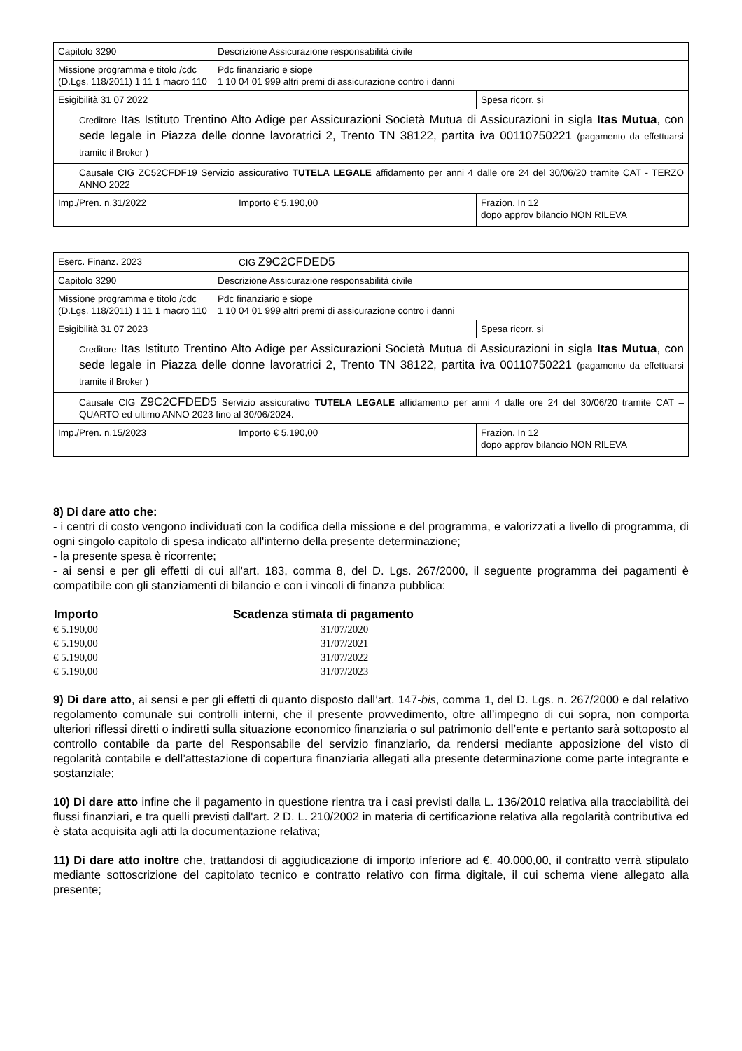| Capitolo 3290 | Descrizione Assicurazione responsabilità civile | | |
| Missione programma e titolo /cdc (D.Lgs. 118/2011) 1 11 1 macro 110 | | Pdc finanziario e siope 1 10 04 01 999 altri premi di assicurazione contro i danni | |
| Esigibilità 31 07 2022 | | | Spesa ricorr. si |
| Creditore Itas Istituto Trentino Alto Adige per Assicurazioni Società Mutua di Assicurazioni in sigla Itas Mutua , con sede legale in Piazza delle donne lavoratrici 2, Trento TN 38122, partita iva 00110750221 (pagamento da effettuarsi tramite il Broker ) | | | |
| Causale CIG ZC52CFDF19 Servizio assicurativo TUTELA LEGALE affidamento per anni 4 dalle ore 24 del 30/06/20 tramite CAT - TERZO ANNO 2022 | | | |
| Imp./Pren. n.31/2022 | | Importo € 5.190,00 | Frazion. In 12 dopo approv bilancio NON RILEVA |
| Eserc. Finanz. 2023 | CIG Z9C2CFDED5 | | |
| Capitolo 3290 | Descrizione Assicurazione responsabilità civile | | |
| Missione programma e titolo /cdc (D.Lgs. 118/2011) 1 11 1 macro 110 | | Pdc finanziario e siope 1 10 04 01 999 altri premi di assicurazione contro i danni | |
| Esigibilità 31 07 2023 | | | Spesa ricorr. si |
| Creditore Itas Istituto Trentino Alto Adige per Assicurazioni Società Mutua di Assicurazioni in sigla Itas Mutua , con sede legale in Piazza delle donne lavoratrici 2, Trento TN 38122, partita iva 00110750221 (pagamento da effettuarsi tramite il Broker ) | | | |
| Causale CIG Z9C2CFDED5 Servizio assicurativo TUTELA LEGALE affidamento per anni 4 dalle ore 24 del 30/06/20 tramite CAT – QUARTO ed ultimo ANNO 2023 fino al 30/06/2024. | | | |
| Imp./Pren. n.15/2023 | | Importo € 5.190,00 | Frazion. In 12 dopo approv bilancio NON RILEVA |
8) Di dare atto che:
- i centri di costo vengono individuati con la codifica della missione e del programma, e valorizzati a livello di programma, di ogni singolo capitolo di spesa indicato all'interno della presente determinazione;
- la presente spesa è ricorrente;
- ai sensi e per gli effetti di cui all'art. 183, comma 8, del D. Lgs. 267/2000, il seguente programma dei pagamenti è compatibile con gli stanziamenti di bilancio e con i vincoli di finanza pubblica:
| Importo | Scadenza stimata di pagamento |
| --- | --- |
| € 5.190,00 | 31/07/2020 |
| € 5.190,00 | 31/07/2021 |
| € 5.190,00 | 31/07/2022 |
| € 5.190,00 | 31/07/2023 |
9) Di dare atto, ai sensi e per gli effetti di quanto disposto dall’art. 147-bis, comma 1, del D. Lgs. n. 267/2000 e dal relativo regolamento comunale sui controlli interni, che il presente provvedimento, oltre all’impegno di cui sopra, non comporta ulteriori riflessi diretti o indiretti sulla situazione economico finanziaria o sul patrimonio dell’ente e pertanto sarà sottoposto al controllo contabile da parte del Responsabile del servizio finanziario, da rendersi mediante apposizione del visto di regolarità contabile e dell’attestazione di copertura finanziaria allegati alla presente determinazione come parte integrante e sostanziale;
10) Di dare atto infine che il pagamento in questione rientra tra i casi previsti dalla L. 136/2010 relativa alla tracciabilità dei flussi finanziari, e tra quelli previsti dall'art. 2 D. L. 210/2002 in materia di certificazione relativa alla regolarità contributiva ed è stata acquisita agli atti la documentazione relativa;
11) Di dare atto inoltre che, trattandosi di aggiudicazione di importo inferiore ad €. 40.000,00, il contratto verrà stipulato mediante sottoscrizione del capitolato tecnico e contratto relativo con firma digitale, il cui schema viene allegato alla presente;